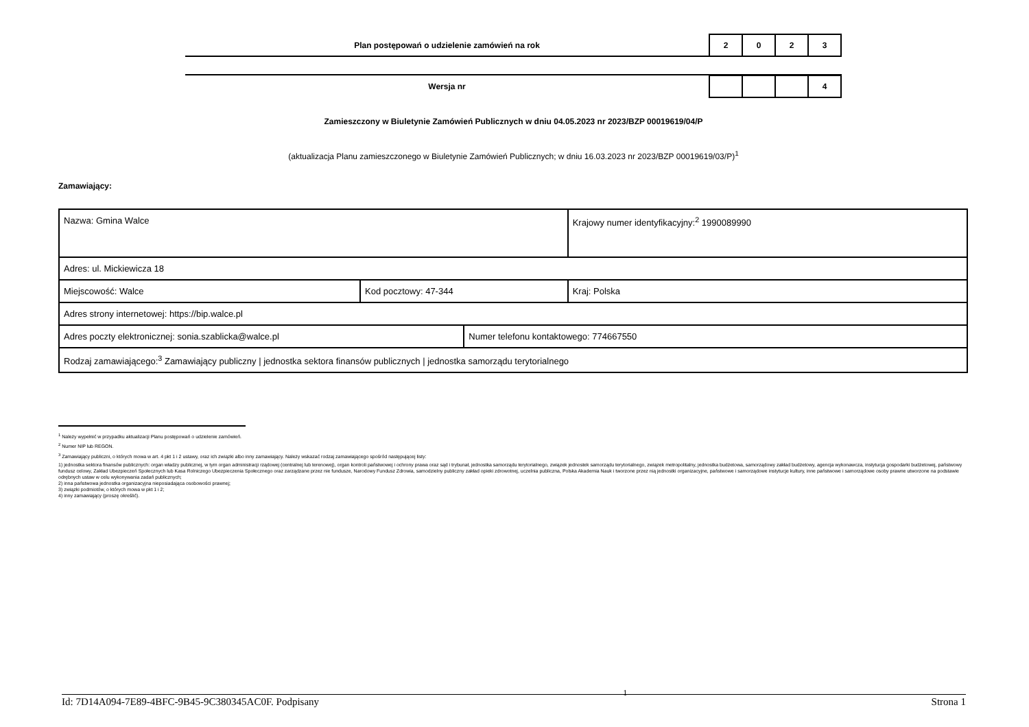Plan postępowań o udzielenie zamówień na rok
| 2 | 0 | 2 | 3 |
Wersja nr
| | | | 4 |
Zamieszczony w Biuletynie Zamówień Publicznych w dniu 04.05.2023 nr 2023/BZP 00019619/04/P
(aktualizacja Planu zamieszczonego w Biuletynie Zamówień Publicznych; w dniu 16.03.2023 nr 2023/BZP 00019619/03/P)<sup>1</sup>
Zamawiający:
| Nazwa: Gmina Walce | | | Krajowy numer identyfikacyjny:<sup>2</sup> 1990089990 |
| Adres: ul. Mickiewicza 18 | | | |
| Miejscowość: Walce | Kod pocztowy: 47-344 | | Kraj: Polska |
| Adres strony internetowej: https://bip.walce.pl | | | |
| Adres poczty elektronicznej: sonia.szablicka@walce.pl | | Numer telefonu kontaktowego: 774667550 | |
| Rodzaj zamawiającego:<sup>3</sup> Zamawiający publiczny / jednostka sektora finansów publicznych / jednostka samorządu terytorialnego | | | |
<sup>1</sup> Należy wypełnić w przypadku aktualizacji Planu postępowań o udzielenie zamówień.
<sup>2</sup> Numer NIP lub REGON.
<sup>3</sup> Zamawiający publiczni, o których mowa w art. 4 pkt 1 i 2 ustawy, oraz ich związki albo inny zamawiający. Należy wskazać rodzaj zamawiającego spośród następującej listy:
1) jednostka sektora finansów publicznych: organ władzy publicznej, w tym organ administracji rządowej (centralnej lub terenowej), organ kontroli państwowej i ochrony prawa oraz sąd i trybunał, jednostka samorządu terytorialnego, związek jednostek samorządu terytorialnego, związek metropolitalny, jednostka budżetowa, samorządowy zakład budżetowy, agencja wykonawcza, instytucja gospodarki budżetowej, państwowy fundusz celowy, Zakład Ubezpieczeń Społecznych lub Kasa Rolniczego Ubezpieczenia Społecznego oraz zarządzane przez nie fundusze, Narodowy Fundusz Zdrowia, samodzielny publiczny zakład opieki zdrowotnej, uczelnia publiczna, Polska Akademia Nauk i tworzone przez nią jednostki organizacyjne, państwowe i samorządowe instytucje kultury, inne państwowe i samorządowe osoby prawne utworzone na podstawie odrębnych ustaw w celu wykonywania zadań publicznych;
2) inna państwowa jednostka organizacyjna nieposiadająca osobowości prawnej;
3) związki podmiotów, o których mowa w pkt 1 i 2;
4) inny zamawiający (proszę określić).
Id: 7D14A094-7E89-4BFC-9B45-9C380345AC0F. Podpisany 1 Strona 1